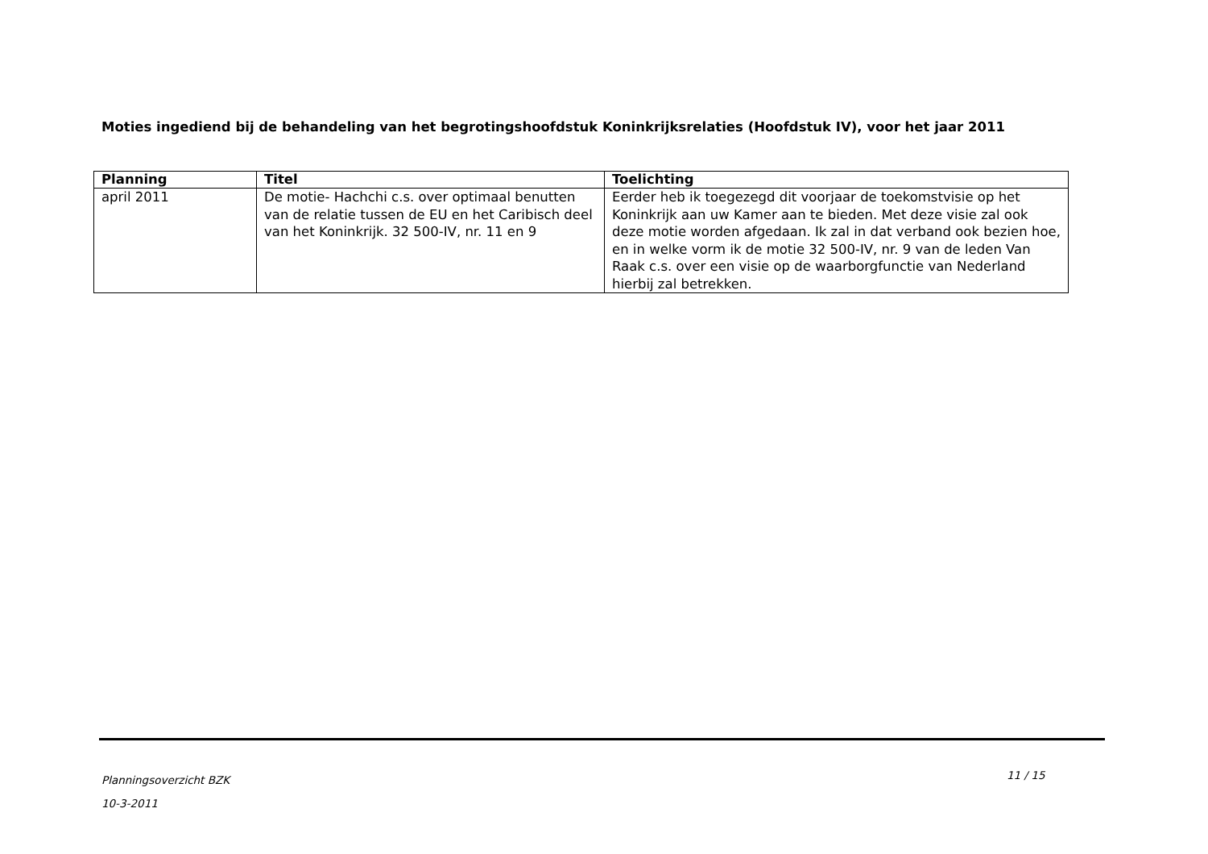Moties ingediend bij de behandeling van het begrotingshoofdstuk Koninkrijksrelaties (Hoofdstuk IV), voor het jaar 2011
| Planning | Titel | Toelichting |
| --- | --- | --- |
| april 2011 | De motie- Hachchi c.s. over optimaal benutten van de relatie tussen de EU en het Caribisch deel van het Koninkrijk. 32 500-IV, nr. 11 en 9 | Eerder heb ik toegezegd dit voorjaar de toekomstvisie op het Koninkrijk aan uw Kamer aan te bieden. Met deze visie zal ook deze motie worden afgedaan. Ik zal in dat verband ook bezien hoe, en in welke vorm ik de motie 32 500-IV, nr. 9 van de leden Van Raak c.s. over een visie op de waarborgfunctie van Nederland hierbij zal betrekken. |
Planningsoverzicht BZK
10-3-2011
11 / 15